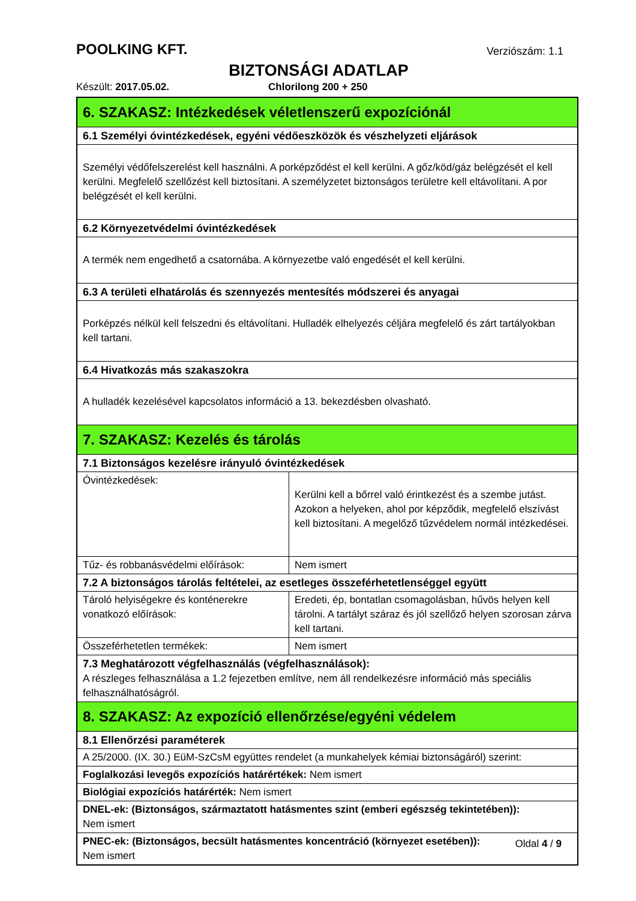POOLKING KFT. Verziószám: 1.1
BIZTONSÁGI ADATLAP
Készült: 2017.05.02. Chlorilong 200 + 250
| 6. SZAKASZ: Intézkedések véletlenszerű expozíciónál | |
| 6.1 Személyi óvintézkedések, egyéni védőeszközök és vészhelyzeti eljárások | |
| Személyi védőfelszerelést kell használni. A porképződést el kell kerülni. A gőz/köd/gáz belégzését el kell kerülni. Megfelelő szellőzést kell biztosítani. A személyzetet biztonságos területre kell eltávolítani. A por belégzését el kell kerülni. | |
| 6.2 Környezetvédelmi óvintézkedések | |
| A termék nem engedhető a csatornába. A környezetbe való engedését el kell kerülni. | |
| 6.3 A területi elhatárolás és szennyezés mentesítés módszerei és anyagai | |
| Porképzés nélkül kell felszedni és eltávolítani. Hulladék elhelyezés céljára megfelelő és zárt tartályokban kell tartani. | |
| 6.4 Hivatkozás más szakaszokra | |
| A hulladék kezelésével kapcsolatos információ a 13. bekezdésben olvasható. | |
| 7. SZAKASZ: Kezelés és tárolás | |
| 7.1 Biztonságos kezelésre irányuló óvintézkedések | |
| Óvintézkedések: | Kerülni kell a bőrrel való érintkezést és a szembe jutást. Azokon a helyeken, ahol por képződik, megfelelő elszívást kell biztosítani. A megelőző tűzvédelem normál intézkedései. |
| Tűz- és robbanásvédelmi előírások: | Nem ismert |
| 7.2 A biztonságos tárolás feltételei, az esetleges összeférhetetlenséggel együtt | |
| Tároló helyiségekre és konténerekre vonatkozó előírások: | Eredeti, ép, bontatlan csomagolásban, hűvös helyen kell tárolni. A tartályt száraz és jól szellőző helyen szorosan zárva kell tartani. |
| Összeférhetetlen termékek: | Nem ismert |
| 7.3 Meghatározott végfelhasználás (végfelhasználások): A részleges felhasználása a 1.2 fejezetben említve, nem áll rendelkezésre információ más speciális felhasználhatóságról. | |
| 8. SZAKASZ: Az expozíció ellenőrzése/egyéni védelem | |
| 8.1 Ellenőrzési paraméterek | |
| A 25/2000. (IX. 30.) EüM-SzCsM együttes rendelet (a munkahelyek kémiai biztonságáról) szerint: | |
| Foglalkozási levegős expozíciós határértékek: Nem ismert | |
| Biológiai expozíciós határérték: Nem ismert | |
| DNEL-ek: (Biztonságos, származtatott hatásmentes szint (emberi egészség tekintetében)): Nem ismert | |
| PNEC-ek: (Biztonságos, becsült hatásmentes koncentráció (környezet esetében)): Nem ismert | |
Oldal 4 / 9